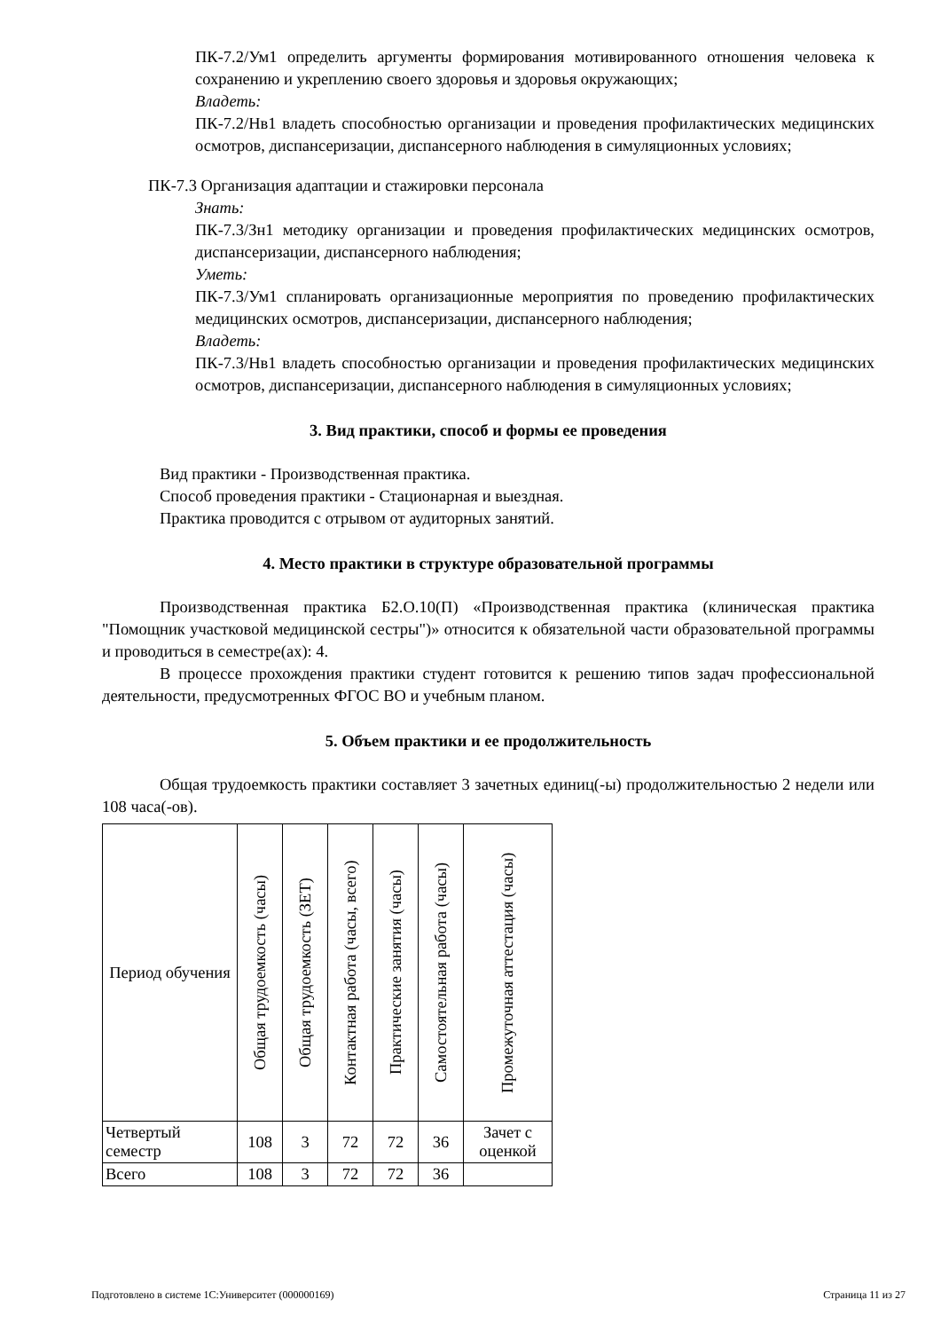ПК-7.2/Ум1 определить аргументы формирования мотивированного отношения человека к сохранению и укреплению своего здоровья и здоровья окружающих;
Владеть:
ПК-7.2/Нв1 владеть способностью организации и проведения профилактических медицинских осмотров, диспансеризации, диспансерного наблюдения в симуляционных условиях;
ПК-7.3 Организация адаптации и стажировки персонала
Знать:
ПК-7.3/Зн1 методику организации и проведения профилактических медицинских осмотров, диспансеризации, диспансерного наблюдения;
Уметь:
ПК-7.3/Ум1 спланировать организационные мероприятия по проведению профилактических медицинских осмотров, диспансеризации, диспансерного наблюдения;
Владеть:
ПК-7.3/Нв1 владеть способностью организации и проведения профилактических медицинских осмотров, диспансеризации, диспансерного наблюдения в симуляционных условиях;
3. Вид практики, способ и формы ее проведения
Вид практики - Производственная практика.
Способ проведения практики - Стационарная и выездная.
Практика проводится с отрывом от аудиторных занятий.
4. Место практики в структуре образовательной программы
Производственная практика Б2.О.10(П) «Производственная практика (клиническая практика "Помощник участковой медицинской сестры")» относится к обязательной части образовательной программы и проводиться в семестре(ах): 4.
В процессе прохождения практики студент готовится к решению типов задач профессиональной деятельности, предусмотренных ФГОС ВО и учебным планом.
5. Объем практики и ее продолжительность
Общая трудоемкость практики составляет 3 зачетных единиц(-ы) продолжительностью 2 недели или 108 часа(-ов).
| Период обучения | Общая трудоемкость (часы) | Общая трудоемкость (ЗЕТ) | Контактная работа (часы, всего) | Практические занятия (часы) | Самостоятельная работа (часы) | Промежуточная аттестация (часы) |
| Четвертый семестр | 108 | 3 | 72 | 72 | 36 | Зачет с оценкой |
| Всего | 108 | 3 | 72 | 72 | 36 | |
Подготовлено в системе 1С:Университет (000000169) Страница 11 из 27